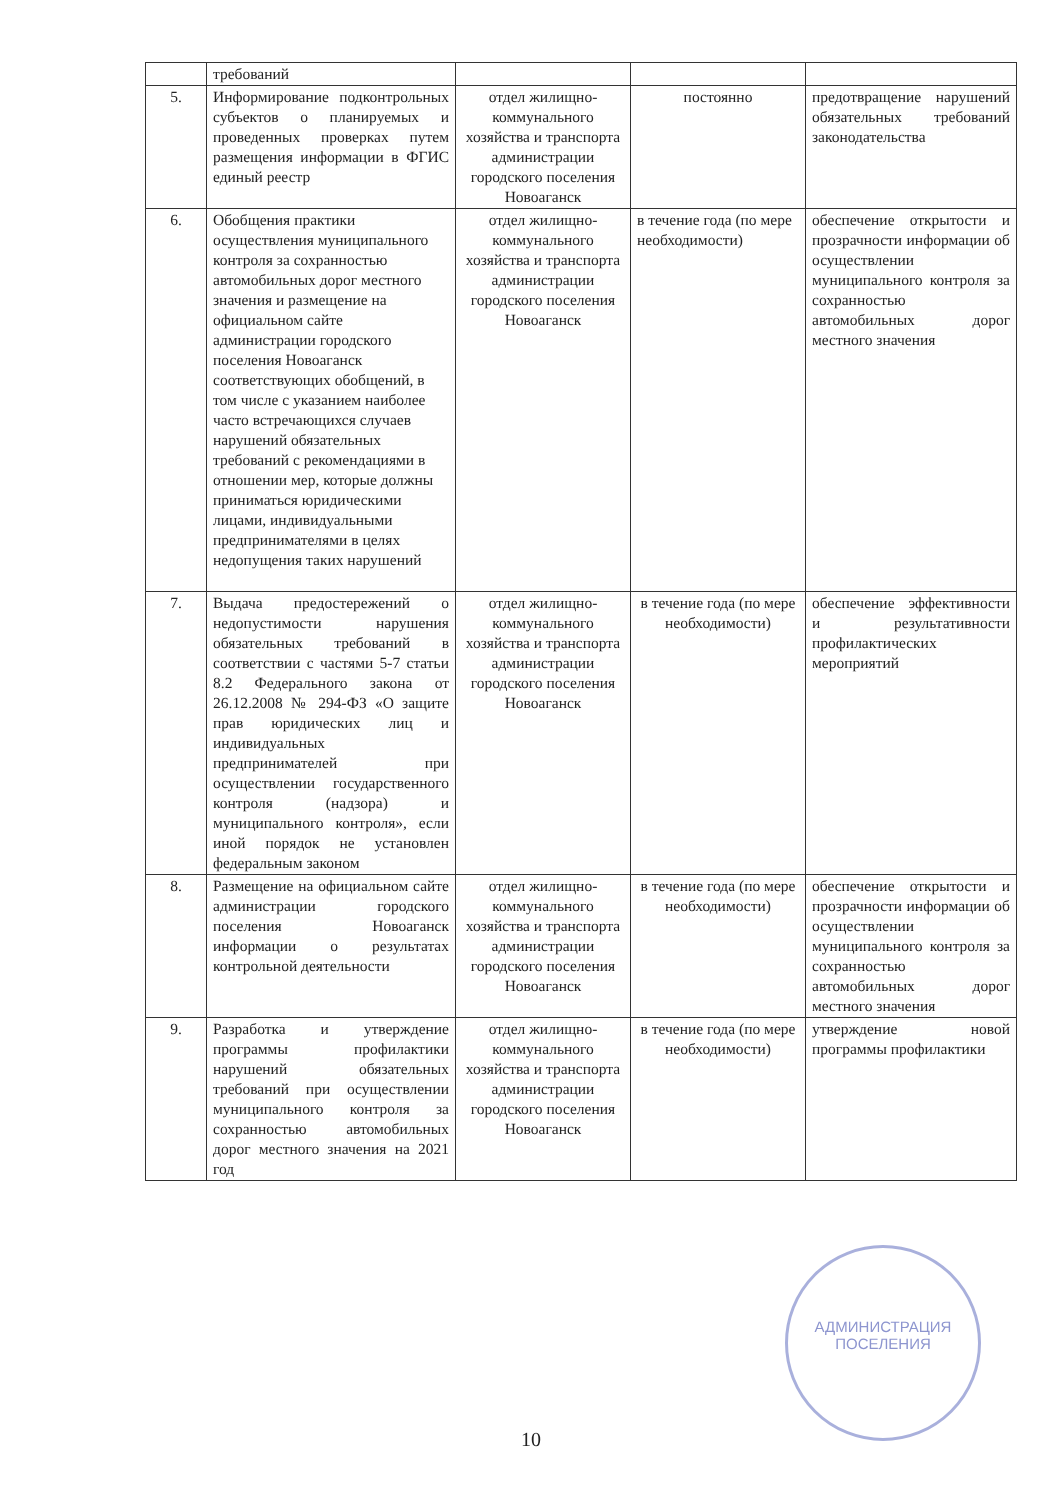| | требований | | | |
| 5. | Информирование подконтрольных субъектов о планируемых и проведенных проверках путем размещения информации в ФГИС единый реестр | отдел жилищно-коммунального хозяйства и транспорта администрации городского поселения Новоаганск | постоянно | предотвращение нарушений обязательных требований законодательства |
| 6. | Обобщения практики осуществления муниципального контроля за сохранностью автомобильных дорог местного значения и размещение на официальном сайте администрации городского поселения Новоаганск соответствующих обобщений, в том числе с указанием наиболее часто встречающихся случаев нарушений обязательных требований с рекомендациями в отношении мер, которые должны приниматься юридическими лицами, индивидуальными предпринимателями в целях недопущения таких нарушений | отдел жилищно-коммунального хозяйства и транспорта администрации городского поселения Новоаганск | в течение года (по мере необходимости) | обеспечение открытости и прозрачности информации об осуществлении муниципального контроля за сохранностью автомобильных дорог местного значения |
| 7. | Выдача предостережений о недопустимости нарушения обязательных требований в соответствии с частями 5-7 статьи 8.2 Федерального закона от 26.12.2008 № 294-ФЗ «О защите прав юридических лиц и индивидуальных предпринимателей при осуществлении государственного контроля (надзора) и муниципального контроля», если иной порядок не установлен федеральным законом | отдел жилищно-коммунального хозяйства и транспорта администрации городского поселения Новоаганск | в течение года (по мере необходимости) | обеспечение эффективности и результативности профилактических мероприятий |
| 8. | Размещение на официальном сайте администрации городского поселения Новоаганск информации о результатах контрольной деятельности | отдел жилищно-коммунального хозяйства и транспорта администрации городского поселения Новоаганск | в течение года (по мере необходимости) | обеспечение открытости и прозрачности информации об осуществлении муниципального контроля за сохранностью автомобильных дорог местного значения |
| 9. | Разработка и утверждение программы профилактики нарушений обязательных требований при осуществлении муниципального контроля за сохранностью автомобильных дорог местного значения на 2021 год | отдел жилищно-коммунального хозяйства и транспорта администрации городского поселения Новоаганск | в течение года (по мере необходимости) | утверждение новой программы профилактики |
АДМИНИСТРАЦИЯ
ПОСЕЛЕНИЯ
10